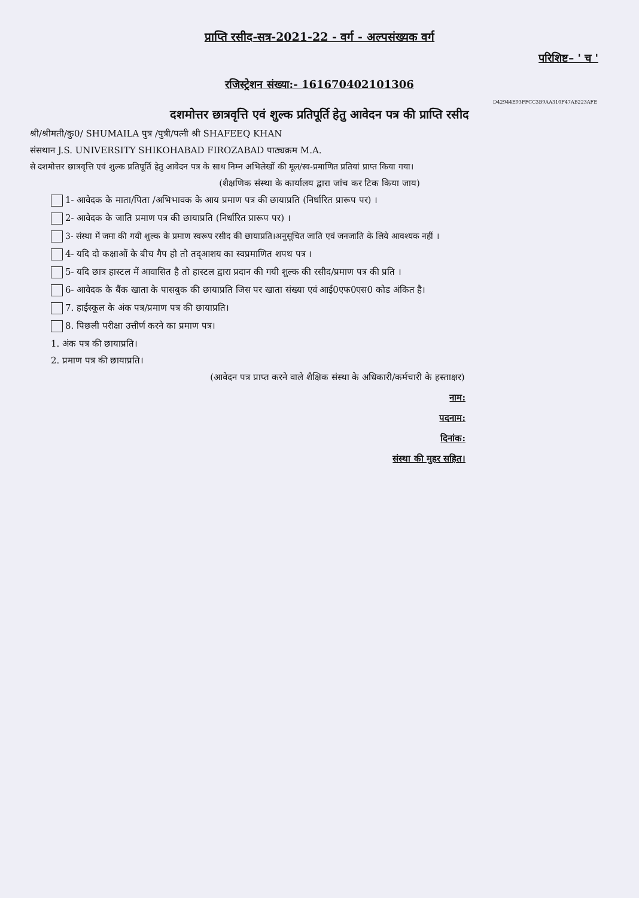प्राप्ति रसीद-सत्र-2021-22 - वर्ग - अल्पसंख्यक वर्ग
परिशिष्ट– ' च '
रजिस्ट्रेशन संख्या:- 161670402101306
D42944E93FFCC3B9AA310F47AB223AFE
दशमोत्तर छात्रवृत्ति एवं शुल्क प्रतिपूर्ति हेतु आवेदन पत्र की प्राप्ति रसीद
श्री/श्रीमती/कु0/ SHUMAILA पुत्र /पुत्री/पत्नी श्री SHAFEEQ KHAN
संसथान J.S. UNIVERSITY SHIKOHABAD FIROZABAD पाठ्यक्रम M.A.
से दशमोत्तर छात्रवृत्ति एवं शुल्क प्रतिपूर्ति हेतु आवेदन पत्र के साथ निम्न अभिलेखों की मूल/स्व-प्रमाणित प्रतियां प्राप्त किया गया।
(शैक्षणिक संस्था के कार्यालय द्वारा जांच कर टिक किया जाय)
1- आवेदक के माता/पिता /अभिभावक के आय प्रमाण पत्र की छायाप्रति (निर्धारित प्रारूप पर) ।
2- आवेदक के जाति प्रमाण पत्र की छायाप्रति (निर्धारित प्रारूप पर) ।
3- संस्था में जमा की गयी शुल्क के प्रमाण स्वरूप रसीद की छायाप्रति।अनुसूचित जाति एवं जनजाति के लिये आवश्यक नहीं ।
4- यदि दो कक्षाओं के बीच गैप हो तो तद्आशय का स्वप्रमाणित शपथ पत्र ।
5- यदि छात्र हास्टल में आवासित है तो हास्टल द्वारा प्रदान की गयी शुल्क की रसीद/प्रमाण पत्र की प्रति ।
6- आवेदक के बैंक खाता के पासबुक की छायाप्रति जिस पर खाता संख्या एवं आई0एफ0एस0 कोड अंकित है।
7. हाईस्कूल के अंक पत्र/प्रमाण पत्र की छायाप्रति।
8. पिछली परीक्षा उत्तीर्ण करने का प्रमाण पत्र।
1. अंक पत्र की छायाप्रति।
2. प्रमाण पत्र की छायाप्रति।
(आवेदन पत्र प्राप्त करने वाले शैक्षिक संस्था के अधिकारी/कर्मचारी के हस्ताक्षर)
नाम:
पदनाम:
दिनांक:
संस्था की मुहर सहित।